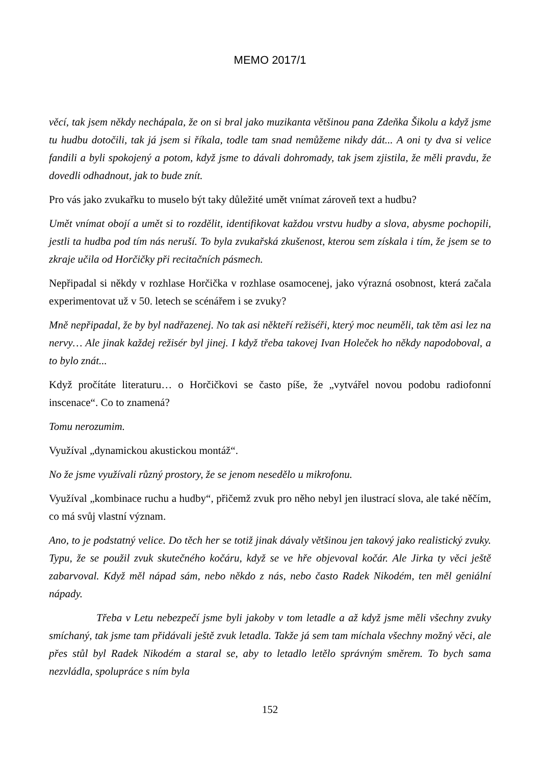MEMO 2017/1
věcí, tak jsem někdy nechápala, že on si bral jako muzikanta většinou pana Zdeňka Šikolu a když jsme tu hudbu dotočili, tak já jsem si říkala, todle tam snad nemůžeme nikdy dát... A oni ty dva si velice fandili a byli spokojený a potom, když jsme to dávali dohromady, tak jsem zjistila, že měli pravdu, že dovedli odhadnout, jak to bude znít.
Pro vás jako zvukařku to muselo být taky důležité umět vnímat zároveň text a hudbu?
Umět vnímat obojí a umět si to rozdělit, identifikovat každou vrstvu hudby a slova, abysme pochopili, jestli ta hudba pod tím nás neruší. To byla zvukařská zkušenost, kterou sem získala i tím, že jsem se to zkraje učila od Horčičky při recitačních pásmech.
Nepřipadal si někdy v rozhlase Horčička v rozhlase osamocenej, jako výrazná osobnost, která začala experimentovat už v 50. letech se scénářem i se zvuky?
Mně nepřipadal, že by byl nadřazenej. No tak asi někteří režiséři, který moc neuměli, tak těm asi lez na nervy… Ale jinak každej režisér byl jinej. I když třeba takovej Ivan Holeček ho někdy napodoboval, a to bylo znát...
Když pročítáte literaturu… o Horčičkovi se často píše, že „vytvářel novou podobu radiofonní inscenace“. Co to znamená?
Tomu nerozumim.
Využíval „dynamickou akustickou montáž“.
No že jsme využívali různý prostory, že se jenom nesedělo u mikrofonu.
Využíval „kombinace ruchu a hudby“, přičemž zvuk pro něho nebyl jen ilustrací slova, ale také něčím, co má svůj vlastní význam.
Ano, to je podstatný velice. Do těch her se totiž jinak dávaly většinou jen takový jako realistický zvuky. Typu, že se použil zvuk skutečného kočáru, když se ve hře objevoval kočár. Ale Jirka ty věci ještě zabarvoval. Když měl nápad sám, nebo někdo z nás, nebo často Radek Nikodém, ten měl geniální nápady.
Třeba v Letu nebezpečí jsme byli jakoby v tom letadle a až když jsme měli všechny zvuky smíchaný, tak jsme tam přidávali ještě zvuk letadla. Takže já sem tam míchala všechny možný věci, ale přes stůl byl Radek Nikodém a staral se, aby to letadlo letělo správným směrem. To bych sama nezvládla, spolupráce s ním byla
152